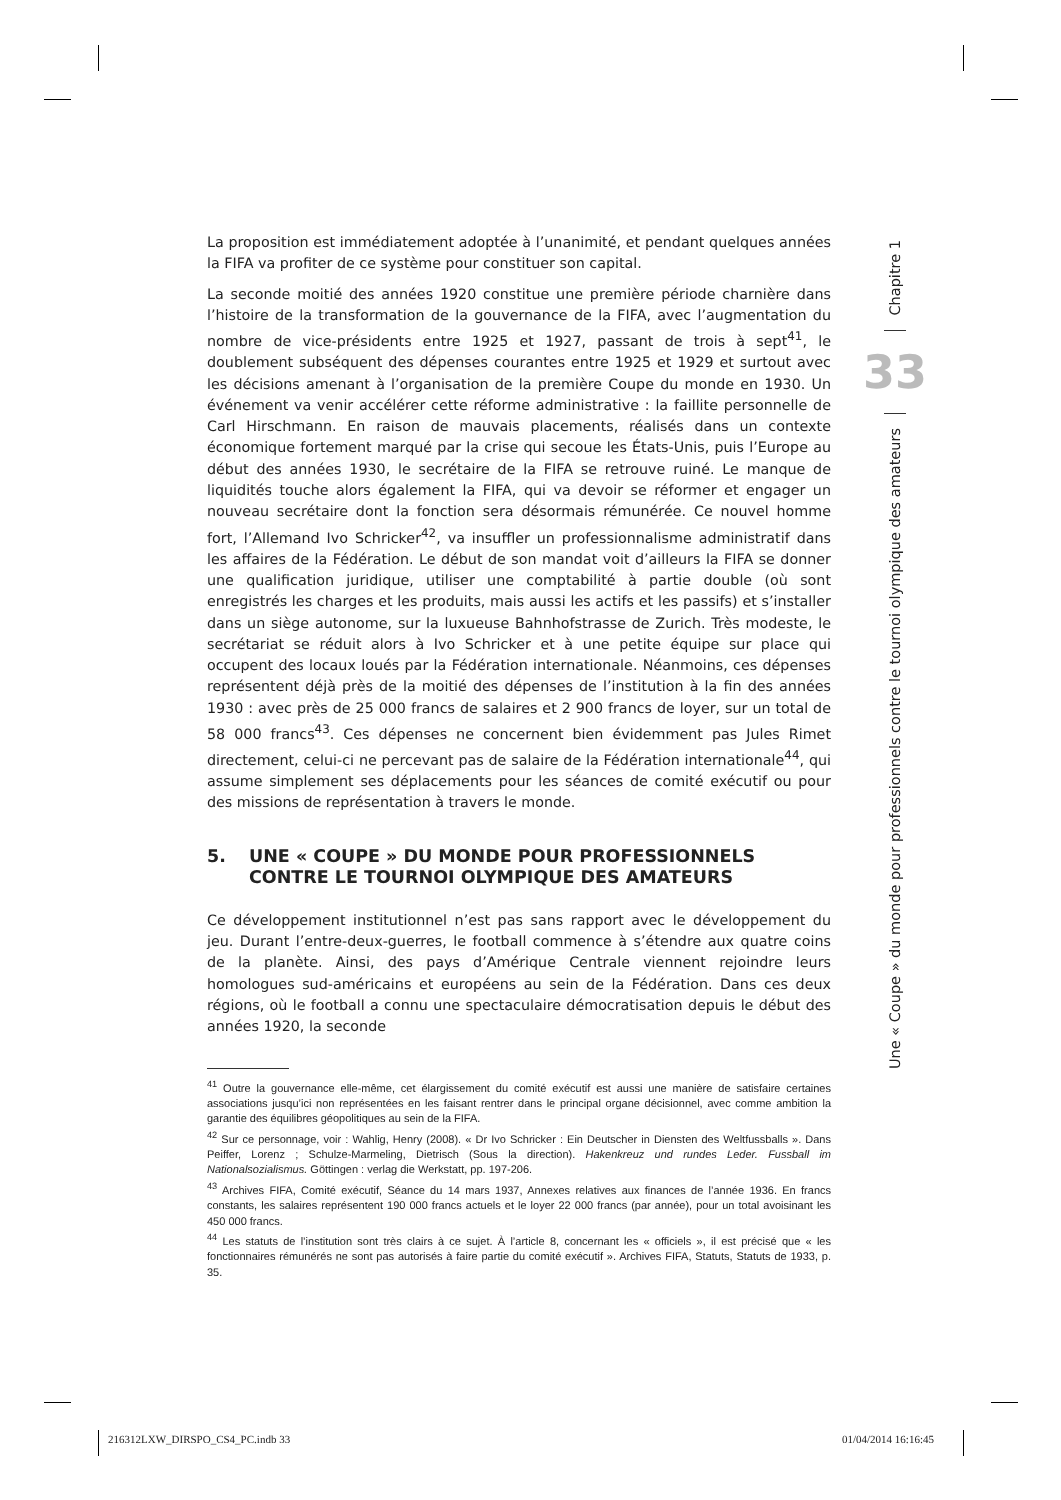La proposition est immédiatement adoptée à l’unanimité, et pendant quelques années la FIFA va profiter de ce système pour constituer son capital.
La seconde moitié des années 1920 constitue une première période charnière dans l’histoire de la transformation de la gouvernance de la FIFA, avec l’augmentation du nombre de vice-présidents entre 1925 et 1927, passant de trois à sept<sup>41</sup>, le doublement subséquent des dépenses courantes entre 1925 et 1929 et surtout avec les décisions amenant à l’organisation de la première Coupe du monde en 1930. Un événement va venir accélérer cette réforme administrative : la faillite personnelle de Carl Hirschmann. En raison de mauvais placements, réalisés dans un contexte économique fortement marqué par la crise qui secoue les États-Unis, puis l’Europe au début des années 1930, le secrétaire de la FIFA se retrouve ruiné. Le manque de liquidités touche alors également la FIFA, qui va devoir se réformer et engager un nouveau secrétaire dont la fonction sera désormais rémunérée. Ce nouvel homme fort, l’Allemand Ivo Schricker<sup>42</sup>, va insuffler un professionnalisme administratif dans les affaires de la Fédération. Le début de son mandat voit d’ailleurs la FIFA se donner une qualification juridique, utiliser une comptabilité à partie double (où sont enregistrés les charges et les produits, mais aussi les actifs et les passifs) et s’installer dans un siège autonome, sur la luxueuse Bahnhofstrasse de Zurich. Très modeste, le secrétariat se réduit alors à Ivo Schricker et à une petite équipe sur place qui occupent des locaux loués par la Fédération internationale. Néanmoins, ces dépenses représentent déjà près de la moitié des dépenses de l’institution à la fin des années 1930 : avec près de 25 000 francs de salaires et 2 900 francs de loyer, sur un total de 58 000 francs<sup>43</sup>. Ces dépenses ne concernent bien évidemment pas Jules Rimet directement, celui-ci ne percevant pas de salaire de la Fédération internationale<sup>44</sup>, qui assume simplement ses déplacements pour les séances de comité exécutif ou pour des missions de représentation à travers le monde.
5. UNE « COUPE » DU MONDE POUR PROFESSIONNELS
CONTRE LE TOURNOI OLYMPIQUE DES AMATEURS
Ce développement institutionnel n’est pas sans rapport avec le développement du jeu. Durant l’entre-deux-guerres, le football commence à s’étendre aux quatre coins de la planète. Ainsi, des pays d’Amérique Centrale viennent rejoindre leurs homologues sud-américains et européens au sein de la Fédération. Dans ces deux régions, où le football a connu une spectaculaire démocratisation depuis le début des années 1920, la seconde
<sup>41</sup> Outre la gouvernance elle-même, cet élargissement du comité exécutif est aussi une manière de satisfaire certaines associations jusqu’ici non représentées en les faisant rentrer dans le principal organe décisionnel, avec comme ambition la garantie des équilibres géopolitiques au sein de la FIFA.
<sup>42</sup> Sur ce personnage, voir : Wahlig, Henry (2008). « Dr Ivo Schricker : Ein Deutscher in Diensten des Weltfussballs ». Dans Peiffer, Lorenz ; Schulze-Marmeling, Dietrisch (Sous la direction). Hakenkreuz und rundes Leder. Fussball im Nationalsozialismus. Göttingen : verlag die Werkstatt, pp. 197-206.
<sup>43</sup> Archives FIFA, Comité exécutif, Séance du 14 mars 1937, Annexes relatives aux finances de l’année 1936. En francs constants, les salaires représentent 190 000 francs actuels et le loyer 22 000 francs (par année), pour un total avoisinant les 450 000 francs.
<sup>44</sup> Les statuts de l’institution sont très clairs à ce sujet. À l’article 8, concernant les « officiels », il est précisé que « les fonctionnaires rémunérés ne sont pas autorisés à faire partie du comité exécutif ». Archives FIFA, Statuts, Statuts de 1933, p. 35.
Chapitre 1
33
Une « Coupe » du monde pour professionnels contre le tournoi olympique des amateurs
216312LXW_DIRSPO_CS4_PC.indb 33
01/04/2014 16:16:45